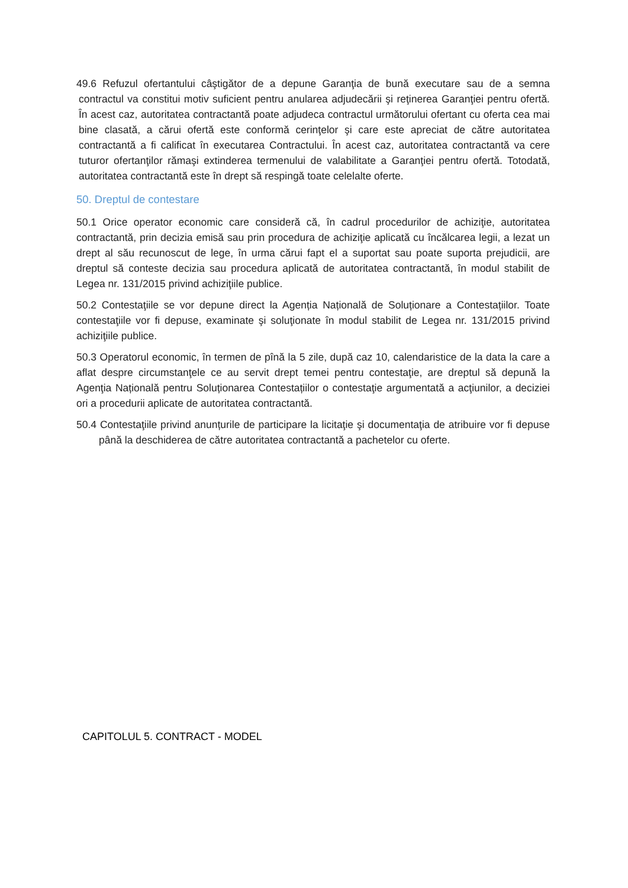49.6 Refuzul ofertantului câştigător de a depune Garanţia de bună executare sau de a semna contractul va constitui motiv suficient pentru anularea adjudecării şi reţinerea Garanţiei pentru ofertă. În acest caz, autoritatea contractantă poate adjudeca contractul următorului ofertant cu oferta cea mai bine clasată, a cărui ofertă este conformă cerinţelor şi care este apreciat de către autoritatea contractantă a fi calificat în executarea Contractului. În acest caz, autoritatea contractantă va cere tuturor ofertanţilor rămaşi extinderea termenului de valabilitate a Garanţiei pentru ofertă. Totodată, autoritatea contractantă este în drept să respingă toate celelalte oferte.
50. Dreptul de contestare
50.1 Orice operator economic care consideră că, în cadrul procedurilor de achiziţie, autoritatea contractantă, prin decizia emisă sau prin procedura de achiziţie aplicată cu încălcarea legii, a lezat un drept al său recunoscut de lege, în urma cărui fapt el a suportat sau poate suporta prejudicii, are dreptul să conteste decizia sau procedura aplicată de autoritatea contractantă, în modul stabilit de Legea nr. 131/2015 privind achiziţiile publice.
50.2 Contestaţiile se vor depune direct la Agenția Națională de Soluționare a Contestațiilor. Toate contestaţiile vor fi depuse, examinate şi soluţionate în modul stabilit de Legea nr. 131/2015 privind achiziţiile publice.
50.3 Operatorul economic, în termen de pînă la 5 zile, după caz 10, calendaristice de la data la care a aflat despre circumstanţele ce au servit drept temei pentru contestaţie, are dreptul să depună la Agenţia Națională pentru Soluționarea Contestațiilor o contestaţie argumentată a acţiunilor, a deciziei ori a procedurii aplicate de autoritatea contractantă.
50.4 Contestaţiile privind anunțurile de participare la licitaţie şi documentaţia de atribuire vor fi depuse până la deschiderea de către autoritatea contractantă a pachetelor cu oferte.
CAPITOLUL 5. CONTRACT - MODEL